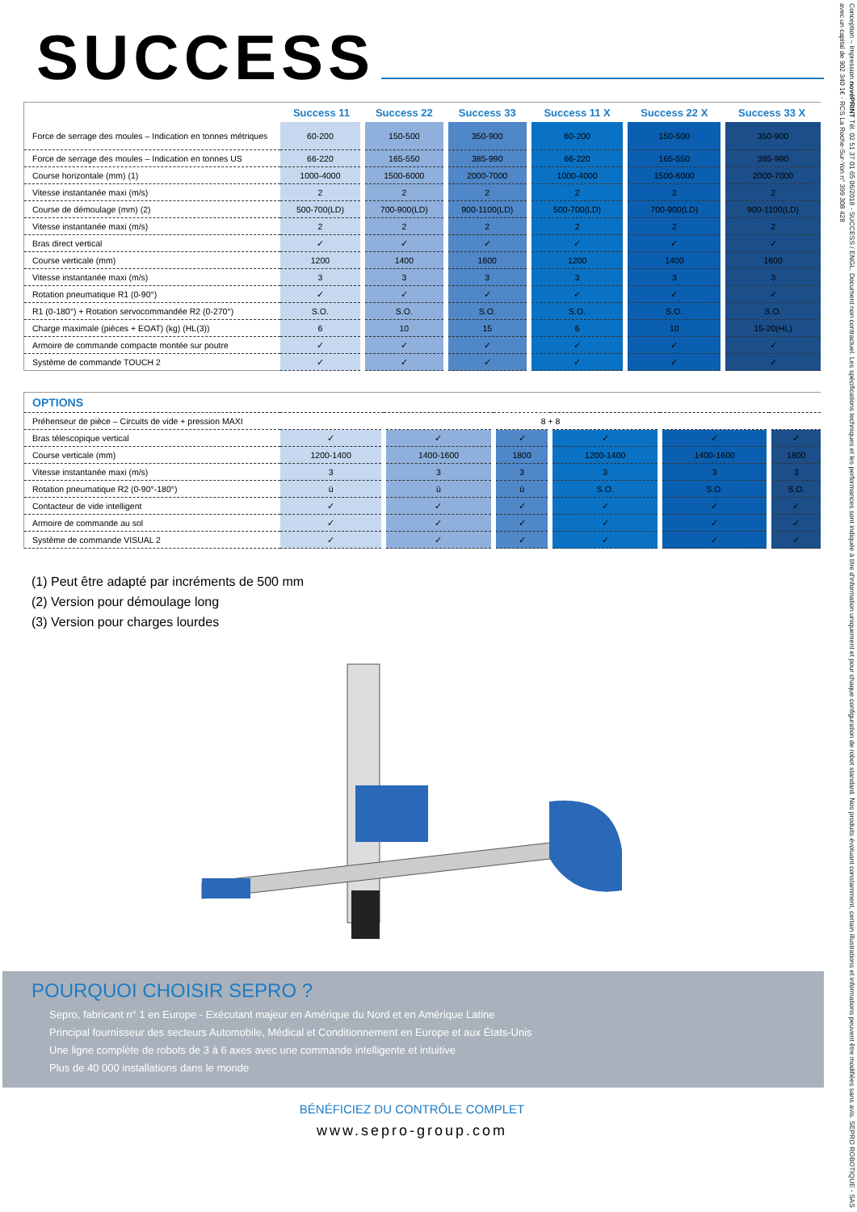SUCCESS
| | Success 11 | Success 22 | Success 33 | Success 11 X | Success 22 X | Success 33 X |
| Force de serrage des moules – Indication en tonnes métriques | 60-200 | 150-500 | 350-900 | 60-200 | 150-500 | 350-900 |
| Force de serrage des moules – Indication en tonnes US | 66-220 | 165-550 | 385-990 | 66-220 | 165-550 | 385-990 |
| Course horizontale (mm) (1) | 1000-4000 | 1500-6000 | 2000-7000 | 1000-4000 | 1500-6000 | 2000-7000 |
| Vitesse instantanée maxi (m/s) | 2 | 2 | 2 | 2 | 2 | 2 |
| Course de démoulage (mm) (2) | 500-700(LD) | 700-900(LD) | 900-1100(LD) | 500-700(LD) | 700-900(LD) | 900-1100(LD) |
| Vitesse instantanée maxi (m/s) | 2 | 2 | 2 | 2 | 2 | 2 |
| Bras direct vertical | ✓ | ✓ | ✓ | ✓ | ✓ | ✓ |
| Course verticale (mm) | 1200 | 1400 | 1600 | 1200 | 1400 | 1600 |
| Vitesse instantanée maxi (m/s) | 3 | 3 | 3 | 3 | 3 | 3 |
| Rotation pneumatique R1 (0-90°) | ✓ | ✓ | ✓ | ✓ | ✓ | ✓ |
| R1 (0-180°) + Rotation servocommandée R2 (0-270°) | S.O. | S.O. | S.O. | S.O. | S.O. | S.O. |
| Charge maximale (pièces + EOAT) (kg) (HL(3)) | 6 | 10 | 15 | 6 | 10 | 15-20(HL) |
| Armoire de commande compacte montée sur poutre | ✓ | ✓ | ✓ | ✓ | ✓ | ✓ |
| Système de commande TOUCH 2 | ✓ | ✓ | ✓ | ✓ | ✓ | ✓ |
| OPTIONS | | | | | | |
| Préhenseur de pièce – Circuits de vide + pression MAXI | 8 + 8 | | | | | |
| Bras télescopique vertical | ✓ | ✓ | ✓ | ✓ | ✓ | ✓ |
| Course verticale (mm) | 1200-1400 | 1400-1600 | 1800 | 1200-1400 | 1400-1600 | 1800 |
| Vitesse instantanée maxi (m/s) | 3 | 3 | 3 | 3 | 3 | 3 |
| Rotation pneumatique R2 (0-90°-180°) | ü | ü | ü | S.O. | S.O. | S.O. |
| Contacteur de vide intelligent | ✓ | ✓ | ✓ | ✓ | ✓ | ✓ |
| Armoire de commande au sol | ✓ | ✓ | ✓ | ✓ | ✓ | ✓ |
| Système de commande VISUAL 2 | ✓ | ✓ | ✓ | ✓ | ✓ | ✓ |
(1) Peut être adapté par incréments de 500 mm
(2) Version pour démoulage long
(3) Version pour charges lourdes
POURQUOI CHOISIR SEPRO ?
Sepro, fabricant n° 1 en Europe - Exécutant majeur en Amérique du Nord et en Amérique Latine
Principal fournisseur des secteurs Automobile, Médical et Conditionnement en Europe et aux États-Unis
Une ligne complète de robots de 3 à 6 axes avec une commande intelligente et intuitive
Plus de 40 000 installations dans le monde
BÉNÉFICIEZ DU CONTRÔLE COMPLET
www.sepro-group.com
Conception – Impression novéPRINT Tél. 02 51 37 01 65 06/2018 - SUCCESS / ENGL. Document non contractuel. Les spécifications techniques et les performances sont indiquée à titre d'information uniquement et pour chaque configuration de robot standard. Nos produits évoluant constamment, certain illustrations et informations peuvent être modifiées sans avis. SEPRO ROBOTIQUE - SAS avec un capital de 902 340 1€ - RCS La Roche-Sur-Yon n° 399 308 428